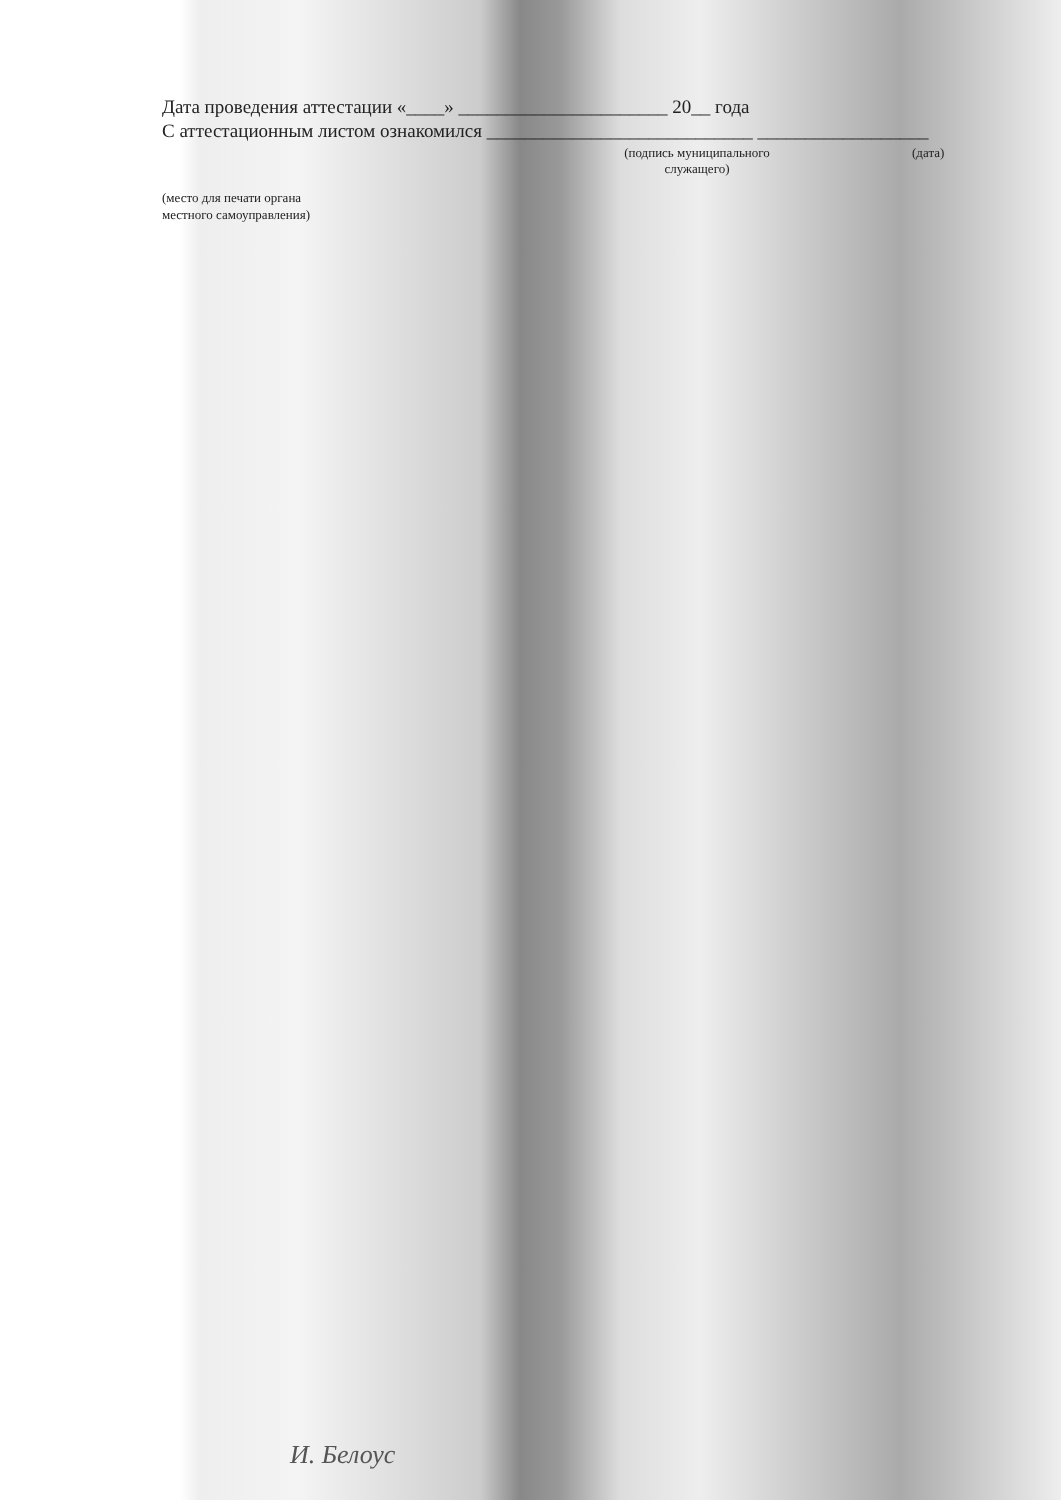Дата проведения аттестации «____» ______________________ 20__ года
С аттестационным листом ознакомился ____________________________ __________________
(подпись муниципального
служащего)
(дата)
(место для печати органа
местного самоуправления)
И. Белоус